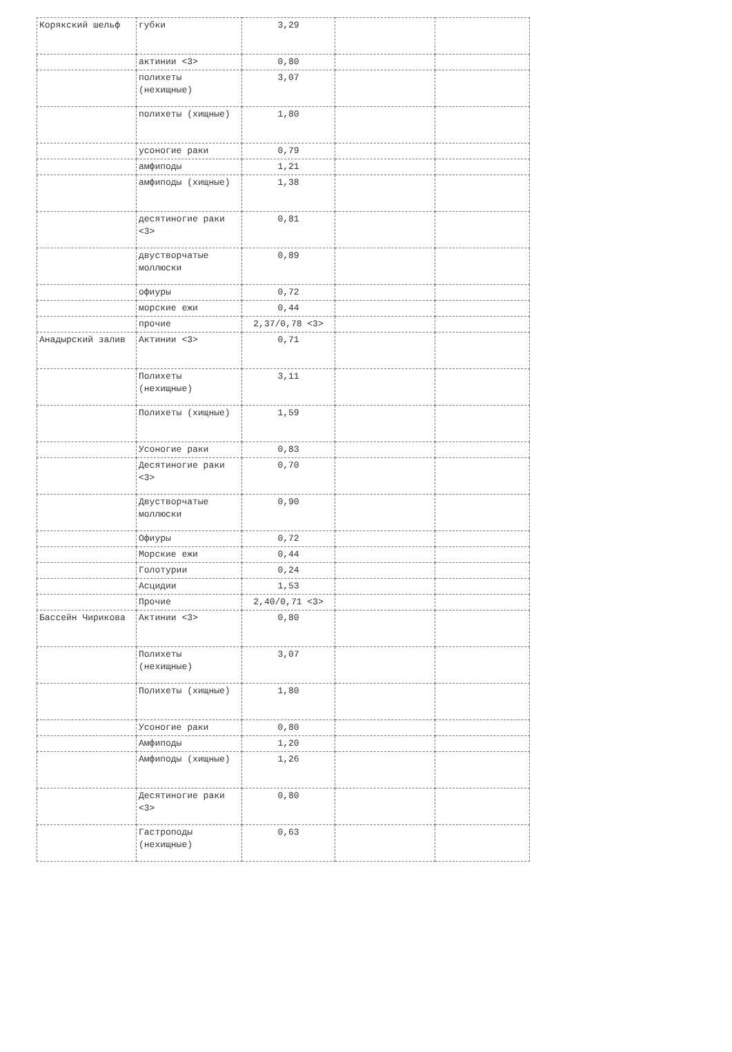| Корякский шельф | губки | 3,29 | | |
| | актинии <3> | 0,80 | | |
| | полихеты (нехищные) | 3,07 | | |
| | полихеты (хищные) | 1,80 | | |
| | усоногие раки | 0,79 | | |
| | амфиподы | 1,21 | | |
| | амфиподы (хищные) | 1,38 | | |
| | десятиногие раки <3> | 0,81 | | |
| | двустворчатые моллюски | 0,89 | | |
| | офиуры | 0,72 | | |
| | морские ежи | 0,44 | | |
| | прочие | 2,37/0,78 <3> | | |
| Анадырский залив | Актинии <3> | 0,71 | | |
| | Полихеты (нехищные) | 3,11 | | |
| | Полихеты (хищные) | 1,59 | | |
| | Усоногие раки | 0,83 | | |
| | Десятиногие раки <3> | 0,70 | | |
| | Двустворчатые моллюски | 0,90 | | |
| | Офиуры | 0,72 | | |
| | Морские ежи | 0,44 | | |
| | Голотурии | 0,24 | | |
| | Асцидии | 1,53 | | |
| | Прочие | 2,40/0,71 <3> | | |
| Бассейн Чирикова | Актинии <3> | 0,80 | | |
| | Полихеты (нехищные) | 3,07 | | |
| | Полихеты (хищные) | 1,80 | | |
| | Усоногие раки | 0,80 | | |
| | Амфиподы | 1,20 | | |
| | Амфиподы (хищные) | 1,26 | | |
| | Десятиногие раки <3> | 0,80 | | |
| | Гастроподы (нехищные) | 0,63 | | |